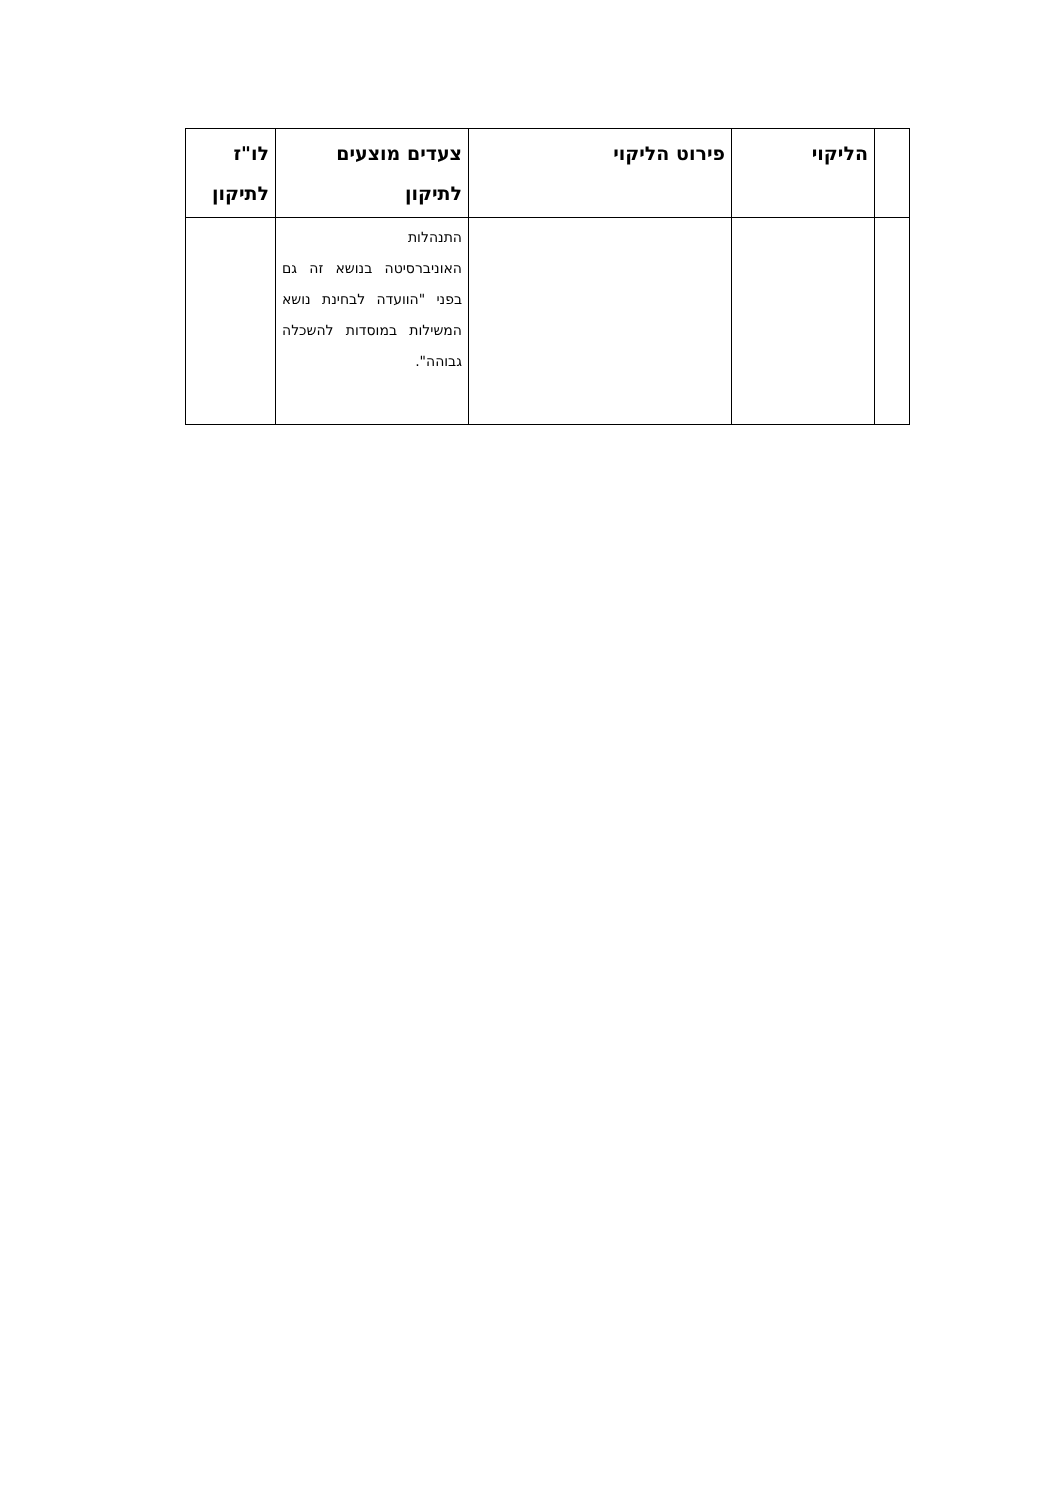| | הליקוי | פירוט הליקוי | צעדים מוצעים לתיקון | לו"ז לתיקון |
| --- | --- | --- | --- | --- |
| | | | התנהלות האוניברסיטה בנושא זה גם בפני "הוועדה לבחינת נושא המשילות במוסדות להשכלה גבוהה". | |